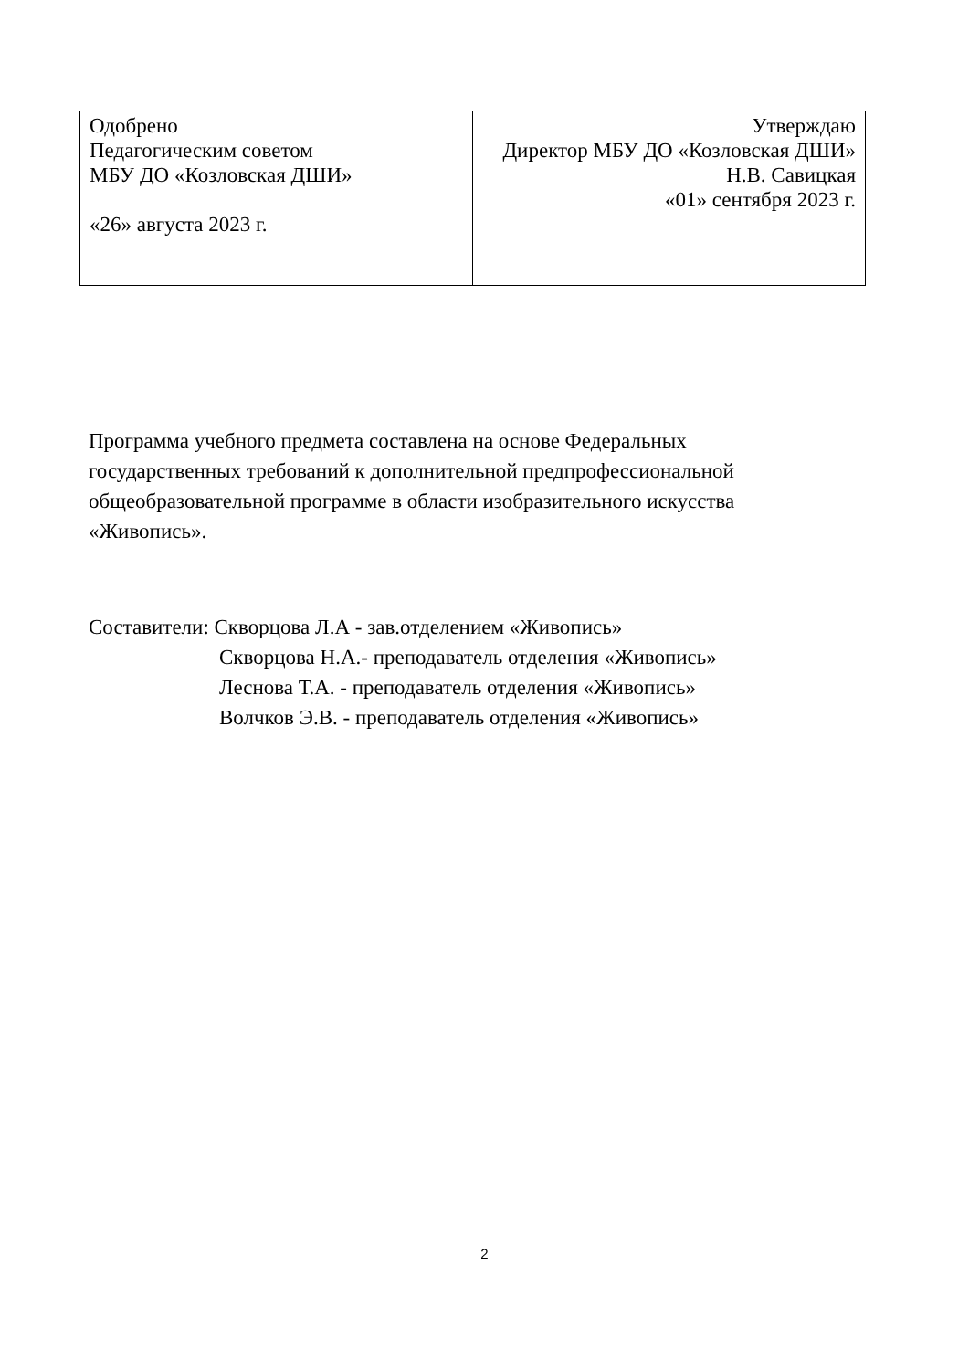| Одобрено Педагогическим советом МБУ ДО «Козловская ДШИ» «26» августа 2023 г. | Утверждаю Директор МБУ ДО «Козловская ДШИ» Н.В. Савицкая «01» сентября 2023 г. |
Программа учебного предмета составлена на основе Федеральных государственных требований к дополнительной предпрофессиональной общеобразовательной программе в области изобразительного искусства «Живопись».
Составители: Скворцова Л.А - зав.отделением «Живопись»
Скворцова Н.А.- преподаватель отделения «Живопись»
Леснова Т.А. - преподаватель отделения «Живопись»
Волчков Э.В. - преподаватель отделения «Живопись»
2